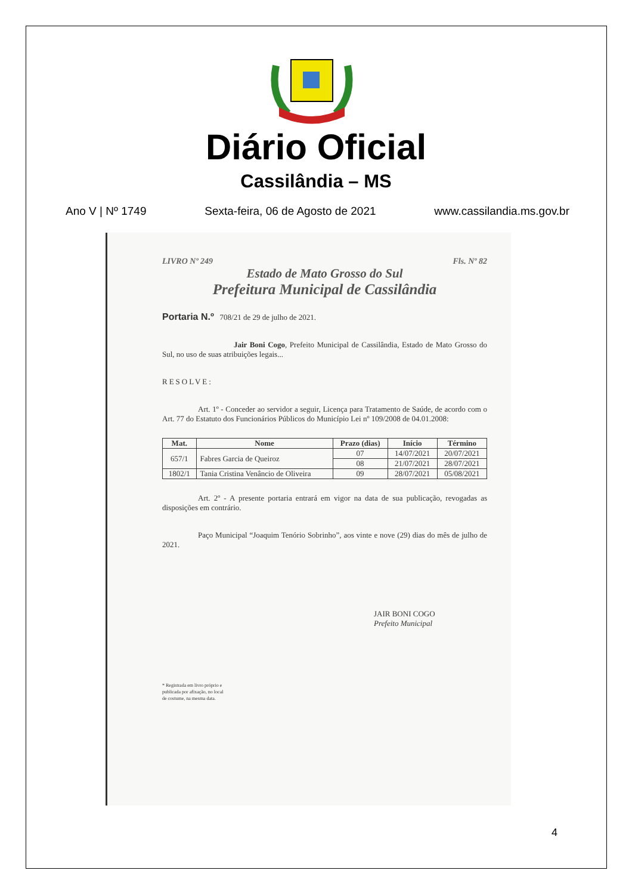Diário Oficial
Cassilândia – MS
Ano V | Nº 1749 Sexta-feira, 06 de Agosto de 2021 www.cassilandia.ms.gov.br
LIVRO Nº 249 Fls. Nº 82
Estado de Mato Grosso do Sul
Prefeitura Municipal de Cassilândia
Portaria N.º 708/21 de 29 de julho de 2021.
Jair Boni Cogo, Prefeito Municipal de Cassilândia, Estado de Mato Grosso do Sul, no uso de suas atribuições legais...
RESOLVE:
Art. 1º - Conceder ao servidor a seguir, Licença para Tratamento de Saúde, de acordo com o Art. 77 do Estatuto dos Funcionários Públicos do Município Lei nº 109/2008 de 04.01.2008:
| Mat. | Nome | Prazo (dias) | Início | Término |
| --- | --- | --- | --- | --- |
| 657/1 | Fabres Garcia de Queiroz | 07 | 14/07/2021 | 20/07/2021 |
| | | 08 | 21/07/2021 | 28/07/2021 |
| 1802/1 | Tania Cristina Venâncio de Oliveira | 09 | 28/07/2021 | 05/08/2021 |
Art. 2º - A presente portaria entrará em vigor na data de sua publicação, revogadas as disposições em contrário.
Paço Municipal “Joaquim Tenório Sobrinho”, aos vinte e nove (29) dias do mês de julho de 2021.
JAIR BONI COGO
Prefeito Municipal
* Registrada em livro próprio e
publicada por afixação, no local
de costume, na mesma data.
4